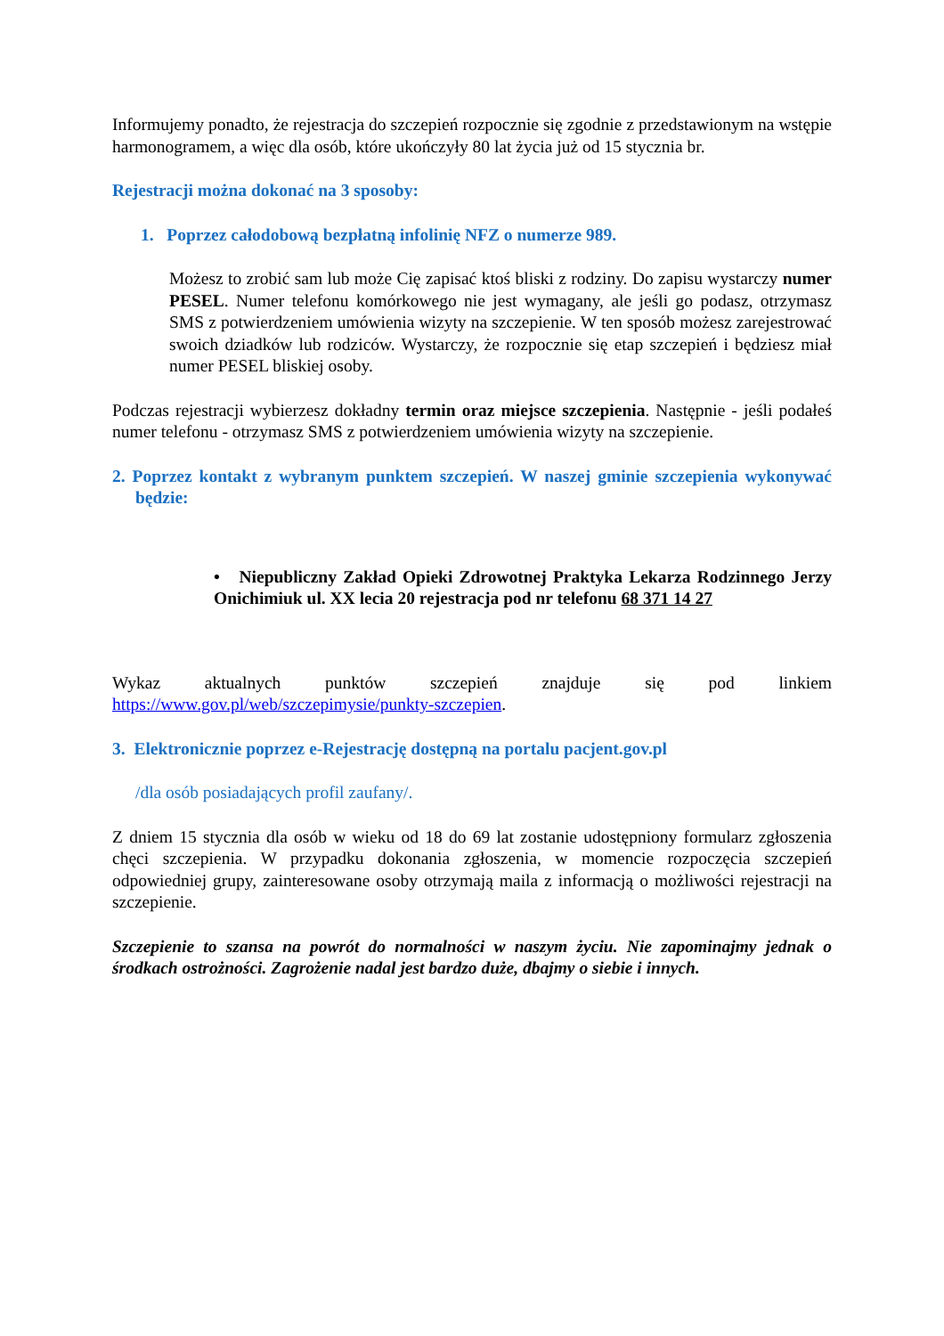Informujemy ponadto, że rejestracja do szczepień rozpocznie się zgodnie z przedstawionym na wstępie harmonogramem, a więc dla osób, które ukończyły 80 lat życia już od 15 stycznia br.
Rejestracji można dokonać na 3 sposoby:
1. Poprzez całodobową bezpłatną infolinię NFZ o numerze 989.
Możesz to zrobić sam lub może Cię zapisać ktoś bliski z rodziny. Do zapisu wystarczy numer PESEL. Numer telefonu komórkowego nie jest wymagany, ale jeśli go podasz, otrzymasz SMS z potwierdzeniem umówienia wizyty na szczepienie. W ten sposób możesz zarejestrować swoich dziadków lub rodziców. Wystarczy, że rozpocznie się etap szczepień i będziesz miał numer PESEL bliskiej osoby.
Podczas rejestracji wybierzesz dokładny termin oraz miejsce szczepienia. Następnie - jeśli podałeś numer telefonu - otrzymasz SMS z potwierdzeniem umówienia wizyty na szczepienie.
2. Poprzez kontakt z wybranym punktem szczepień. W naszej gminie szczepienia wykonywać będzie:
• Niepubliczny Zakład Opieki Zdrowotnej Praktyka Lekarza Rodzinnego Jerzy Onichimiuk ul. XX lecia 20 rejestracja pod nr telefonu 68 371 14 27
Wykaz aktualnych punktów szczepień znajduje się pod linkiem https://www.gov.pl/web/szczepimysie/punkty-szczepien.
3. Elektronicznie poprzez e-Rejestrację dostępną na portalu pacjent.gov.pl
/dla osób posiadających profil zaufany/.
Z dniem 15 stycznia dla osób w wieku od 18 do 69 lat zostanie udostępniony formularz zgłoszenia chęci szczepienia. W przypadku dokonania zgłoszenia, w momencie rozpoczęcia szczepień odpowiedniej grupy, zainteresowane osoby otrzymają maila z informacją o możliwości rejestracji na szczepienie.
Szczepienie to szansa na powrót do normalności w naszym życiu. Nie zapominajmy jednak o środkach ostrożności. Zagrożenie nadal jest bardzo duże, dbajmy o siebie i innych.